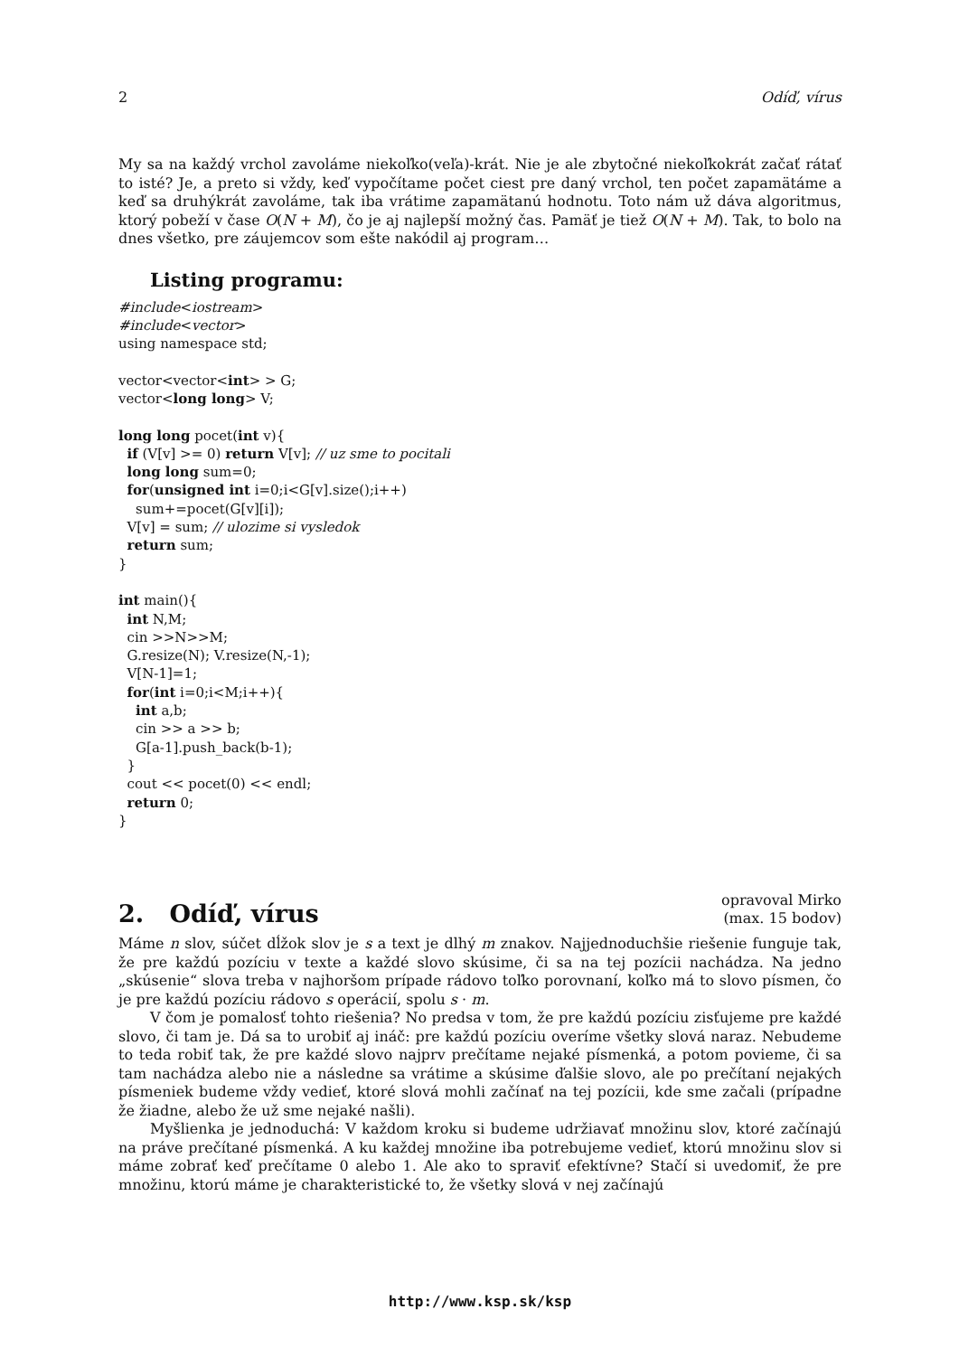2 Odíď, vírus
My sa na každý vrchol zavoláme niekoľko(veľa)-krát. Nie je ale zbytočné niekoľkokrát začať rátať to isté? Je, a preto si vždy, keď vypočítame počet ciest pre daný vrchol, ten počet zapamätáme a keď sa druhýkrát zavoláme, tak iba vrátime zapamätanú hodnotu. Toto nám už dáva algoritmus, ktorý pobeží v čase O(N + M), čo je aj najlepší možný čas. Pamäť je tiež O(N + M). Tak, to bolo na dnes všetko, pre záujemcov som ešte nakódil aj program…
Listing programu:
#include<iostream>
#include<vector>
using namespace std;

vector<vector<int> > G;
vector<long long> V;

long long pocet(int v){
  if (V[v] >= 0) return V[v]; // uz sme to pocitali
  long long sum=0;
  for(unsigned int i=0;i<G[v].size();i++)
    sum+=pocet(G[v][i]);
  V[v] = sum; // ulozime si vysledok
  return sum;
}

int main(){
  int N,M;
  cin >>N>>M;
  G.resize(N); V.resize(N,-1);
  V[N-1]=1;
  for(int i=0;i<M;i++){
    int a,b;
    cin >> a >> b;
    G[a-1].push_back(b-1);
  }
  cout << pocet(0) << endl;
  return 0;
}
2. Odíď, vírus
opravoval Mirko
(max. 15 bodov)
Máme n slov, súčet dĺžok slov je s a text je dlhý m znakov. Najjednoduchšie riešenie funguje tak, že pre každú pozíciu v texte a každé slovo skúsime, či sa na tej pozícii nachádza. Na jedno „skúsenie“ slova treba v najhoršom prípade rádovo toľko porovnaní, koľko má to slovo písmen, čo je pre každú pozíciu rádovo s operácií, spolu s · m.
V čom je pomalosť tohto riešenia? No predsa v tom, že pre každú pozíciu zisťujeme pre každé slovo, či tam je. Dá sa to urobiť aj ináč: pre každú pozíciu overíme všetky slová naraz. Nebudeme to teda robiť tak, že pre každé slovo najprv prečítame nejaké písmenká, a potom povieme, či sa tam nachádza alebo nie a následne sa vrátime a skúsime ďalšie slovo, ale po prečítaní nejakých písmeniek budeme vždy vedieť, ktoré slová mohli začínať na tej pozícii, kde sme začali (prípadne že žiadne, alebo že už sme nejaké našli).
Myšlienka je jednoduchá: V každom kroku si budeme udržiavať množinu slov, ktoré začínajú na práve prečítané písmenká. A ku každej množine iba potrebujeme vedieť, ktorú množinu slov si máme zobrať keď prečítame 0 alebo 1. Ale ako to spraviť efektívne? Stačí si uvedomiť, že pre množinu, ktorú máme je charakteristické to, že všetky slová v nej začínajú
http://www.ksp.sk/ksp